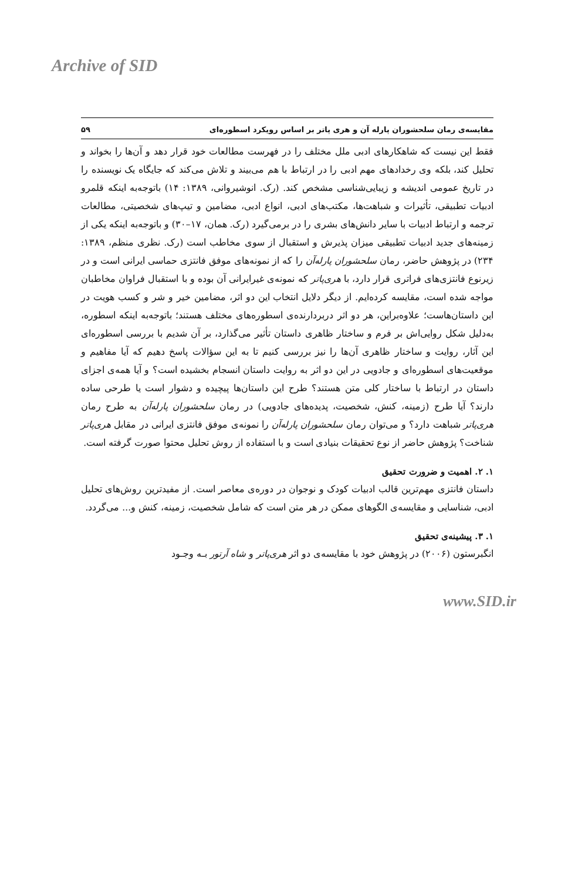Archive of SID
مقایسه‌ی رمان سلحشوران پارله آن و هری پاتر بر اساس رویکرد اسطوره‌ای ۵۹
فقط این نیست که شاهکارهای ادبی ملل مختلف را در فهرست مطالعات خود قرار دهد و آن‌ها را بخواند و تحلیل کند، بلکه وی رخدادهای مهم ادبی را در ارتباط با هم می‌بیند و تلاش می‌کند که جایگاه یک نویسنده را در تاریخ عمومی اندیشه و زیبایی‌شناسی مشخص کند. (رک. انوشیروانی، ۱۳۸۹: ۱۴) باتوجه‌به اینکه قلمرو ادبیات تطبیقی، تأثیرات و شباهت‌ها، مکتب‌های ادبی، انواع ادبی، مضامین و تیپ‌های شخصیتی، مطالعات ترجمه و ارتباط ادبیات با سایر دانش‌های بشری را در برمی‌گیرد (رک. همان، ۱۷–۳۰) و باتوجه‌به اینکه یکی از زمینه‌های جدید ادبیات تطبیقی میزان پذیرش و استقبال از سوی مخاطب است (رک. نظری منظم، ۱۳۸۹: ۲۳۴) در پژوهش حاضر، رمان سلحشوران پارله‌آن را که از نمونه‌های موفق فانتزی حماسی ایرانی است و در زیرنوع فانتزی‌های فراتری قرار دارد، با هری‌پاتر که نمونه‌ی غیرایرانی آن بوده و با استقبال فراوان مخاطبان مواجه شده است، مقایسه کرده‌ایم. از دیگر دلایل انتخاب این دو اثر، مضامین خیر و شر و کسب هویت در این داستان‌هاست؛ علاوه‌براین، هر دو اثر دربردارنده‌ی اسطوره‌های مختلف هستند؛ باتوجه‌به اینکه اسطوره، به‌دلیل شکل روایی‌اش بر فرم و ساختار ظاهری داستان تأثیر می‌گذارد، بر آن شدیم با بررسی اسطوره‌ای این آثار، روایت و ساختار ظاهری آن‌ها را نیز بررسی کنیم تا به این سؤالات پاسخ دهیم که آیا مفاهیم و موقعیت‌های اسطوره‌ای و جادویی در این دو اثر به روایت داستان انسجام بخشیده است؟ و آیا همه‌ی اجزای داستان در ارتباط با ساختار کلی متن هستند؟ طرح این داستان‌ها پیچیده و دشوار است یا طرحی ساده دارند؟ آیا طرح (زمینه، کنش، شخصیت، پدیده‌های جادویی) در رمان سلحشوران پارله‌آن به طرح رمان هری‌پاتر شباهت دارد؟ و می‌توان رمان سلحشوران پارله‌آن را نمونه‌ی موفق فانتزی ایرانی در مقابل هری‌پاتر شناخت؟ پژوهش حاضر از نوع تحقیقات بنیادی است و با استفاده از روش تحلیل محتوا صورت گرفته است.
۱. ۲. اهمیت و ضرورت تحقیق
داستان فانتزی مهم‌ترین قالب ادبیات کودک و نوجوان در دوره‌ی معاصر است. از مفیدترین روش‌های تحلیل ادبی، شناسایی و مقایسه‌ی الگوهای ممکن در هر متن است که شامل شخصیت، زمینه، کنش و... می‌گردد.
۱. ۳. پیشینه‌ی تحقیق
انگبرستون (۲۰۰۶) در پژوهش خود با مقایسه‌ی دو اثر هری‌پاتر و شاه آرتور بـه وجـود
www.SID.ir